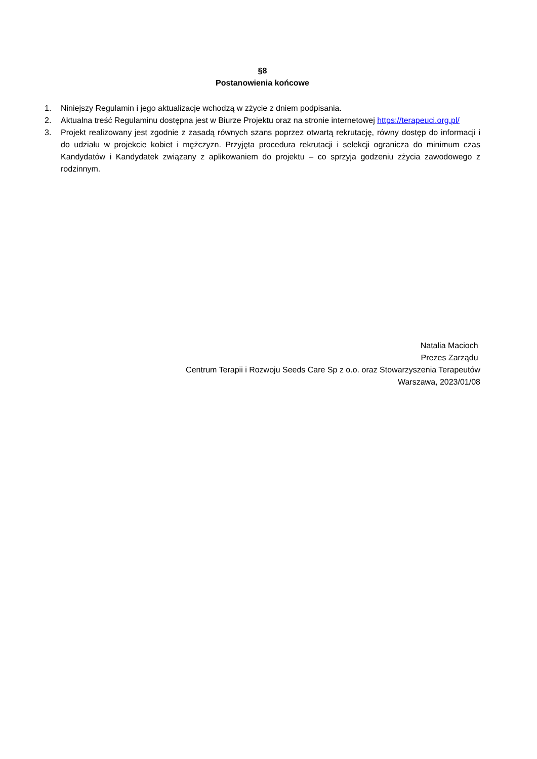§8
Postanowienia końcowe
1. Niniejszy Regulamin i jego aktualizacje wchodzą w zżycie z dniem podpisania.
2. Aktualna treść Regulaminu dostępna jest w Biurze Projektu oraz na stronie internetowej https://terapeuci.org.pl/
3. Projekt realizowany jest zgodnie z zasadą równych szans poprzez otwartą rekrutację, równy dostęp do informacji i do udziału w projekcie kobiet i mężczyzn. Przyjęta procedura rekrutacji i selekcji ogranicza do minimum czas Kandydatów i Kandydatek związany z aplikowaniem do projektu – co sprzyja godzeniu zżycia zawodowego z rodzinnym.
Natalia Macioch
Prezes Zarządu
Centrum Terapii i Rozwoju Seeds Care Sp z o.o. oraz Stowarzyszenia Terapeutów
Warszawa, 2023/01/08